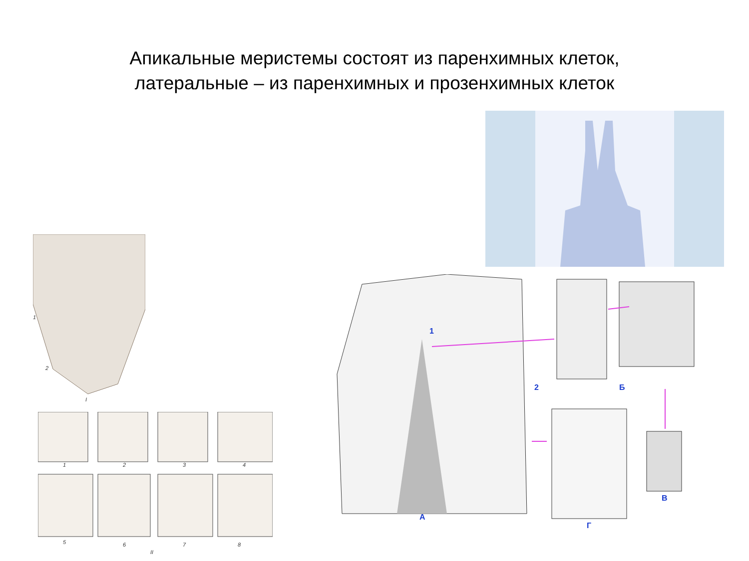Апикальные меристемы состоят из паренхимных клеток,
латеральные – из паренхимных и прозенхимных клеток
1
2
I
1 2 3 4
5 6 7 8
II
1
2
А
Б
В
Г